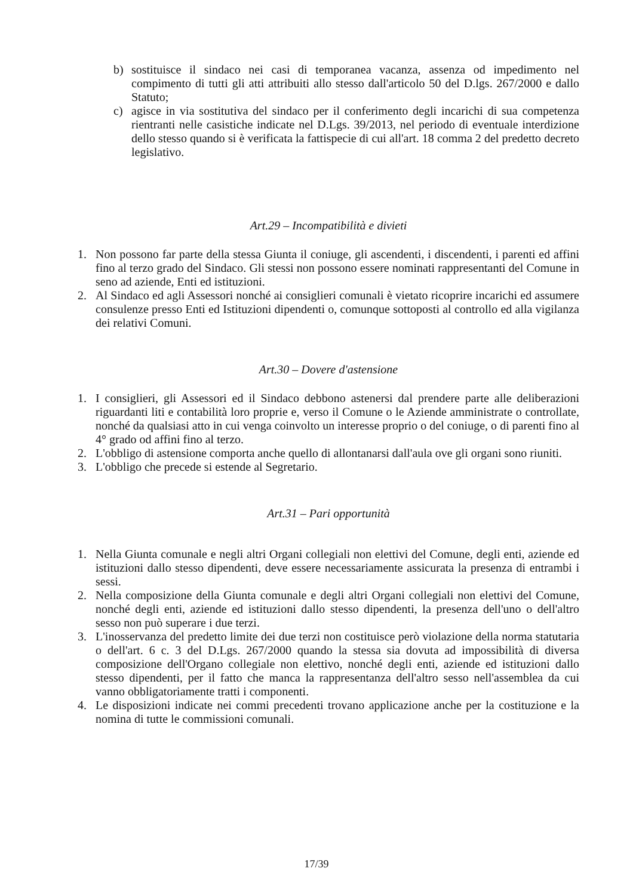b) sostituisce il sindaco nei casi di temporanea vacanza, assenza od impedimento nel compimento di tutti gli atti attribuiti allo stesso dall'articolo 50 del D.lgs. 267/2000 e dallo Statuto;
c) agisce in via sostitutiva del sindaco per il conferimento degli incarichi di sua competenza rientranti nelle casistiche indicate nel D.Lgs. 39/2013, nel periodo di eventuale interdizione dello stesso quando si è verificata la fattispecie di cui all'art. 18 comma 2 del predetto decreto legislativo.
Art.29 – Incompatibilità e divieti
1. Non possono far parte della stessa Giunta il coniuge, gli ascendenti, i discendenti, i parenti ed affini fino al terzo grado del Sindaco. Gli stessi non possono essere nominati rappresentanti del Comune in seno ad aziende, Enti ed istituzioni.
2. Al Sindaco ed agli Assessori nonché ai consiglieri comunali è vietato ricoprire incarichi ed assumere consulenze presso Enti ed Istituzioni dipendenti o, comunque sottoposti al controllo ed alla vigilanza dei relativi Comuni.
Art.30 – Dovere d'astensione
1. I consiglieri, gli Assessori ed il Sindaco debbono astenersi dal prendere parte alle deliberazioni riguardanti liti e contabilità loro proprie e, verso il Comune o le Aziende amministrate o controllate, nonché da qualsiasi atto in cui venga coinvolto un interesse proprio o del coniuge, o di parenti fino al 4° grado od affini fino al terzo.
2. L'obbligo di astensione comporta anche quello di allontanarsi dall'aula ove gli organi sono riuniti.
3. L'obbligo che precede si estende al Segretario.
Art.31 – Pari opportunità
1. Nella Giunta comunale e negli altri Organi collegiali non elettivi del Comune, degli enti, aziende ed istituzioni dallo stesso dipendenti, deve essere necessariamente assicurata la presenza di entrambi i sessi.
2. Nella composizione della Giunta comunale e degli altri Organi collegiali non elettivi del Comune, nonché degli enti, aziende ed istituzioni dallo stesso dipendenti, la presenza dell'uno o dell'altro sesso non può superare i due terzi.
3. L'inosservanza del predetto limite dei due terzi non costituisce però violazione della norma statutaria o dell'art. 6 c. 3 del D.Lgs. 267/2000 quando la stessa sia dovuta ad impossibilità di diversa composizione dell'Organo collegiale non elettivo, nonché degli enti, aziende ed istituzioni dallo stesso dipendenti, per il fatto che manca la rappresentanza dell'altro sesso nell'assemblea da cui vanno obbligatoriamente tratti i componenti.
4. Le disposizioni indicate nei commi precedenti trovano applicazione anche per la costituzione e la nomina di tutte le commissioni comunali.
17/39